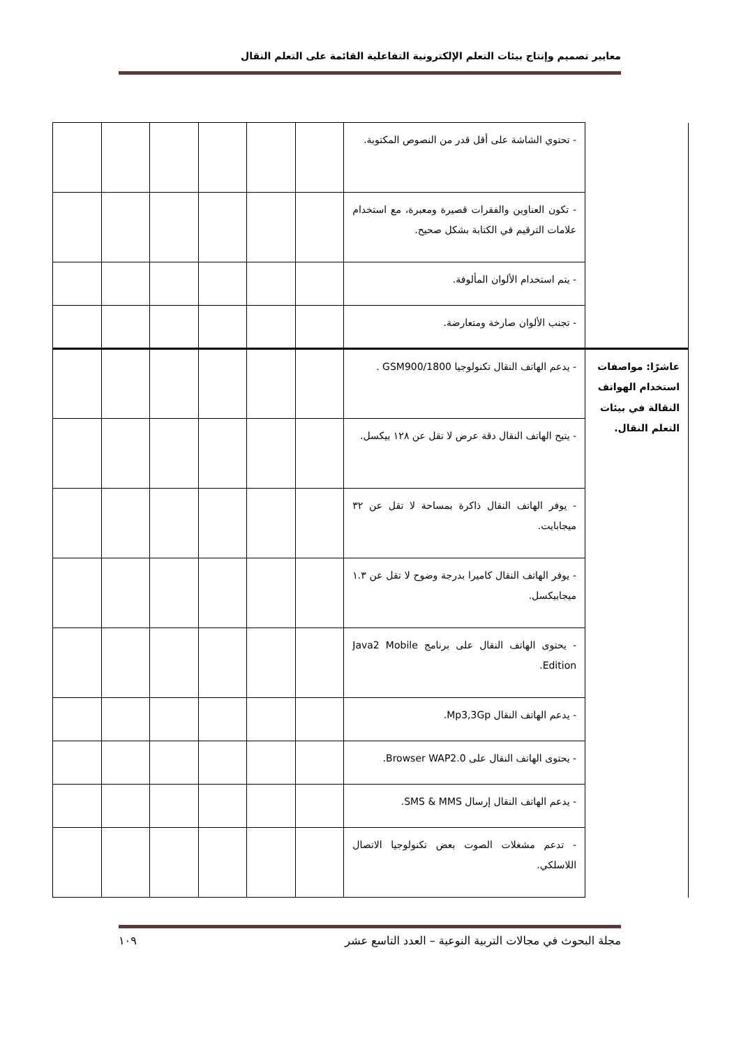معايير تصميم وإنتاج بيئات التعلم الإلكترونية التفاعلية القائمة على التعلم النقال
| | - تحتوي الشاشة على أقل قدر من النصوص المكتوبة. | | | | | | |
| | - تكون العناوين والفقرات قصيرة ومعبرة، مع استخدام علامات الترقيم في الكتابة بشكل صحيح. | | | | | | |
| | - يتم استخدام الألوان المألوفة. | | | | | | |
| | - تجنب الألوان صارخة ومتعارضة. | | | | | | |
| عاشرًا: مواصفات استخدام الهواتف النقالة في بيئات التعلم النقال. | - يدعم الهاتف النقال تكنولوجيا GSM900/1800 . | | | | | | |
| | - يتيح الهاتف النقال دقة عرض لا تقل عن ١٢٨ بيكسل. | | | | | | |
| | - يوفر الهاتف النقال ذاكرة بمساحة لا تقل عن ٣٢ ميجابايت. | | | | | | |
| | - يوفر الهاتف النقال كاميرا بدرجة وضوح لا تقل عن ١.٣ ميجابيكسل. | | | | | | |
| | - يحتوى الهاتف النقال على برنامج Java2 Mobile Edition. | | | | | | |
| | - يدعم الهاتف النقال Mp3,3Gp. | | | | | | |
| | - يحتوى الهاتف النقال على Browser WAP2.0. | | | | | | |
| | - يدعم الهاتف النقال إرسال SMS & MMS. | | | | | | |
| | - تدعم مشغلات الصوت بعض تكنولوجيا الاتصال اللاسلكي. | | | | | | |
مجلة البحوث في مجالات التربية النوعية – العدد التاسع عشر ١٠٩